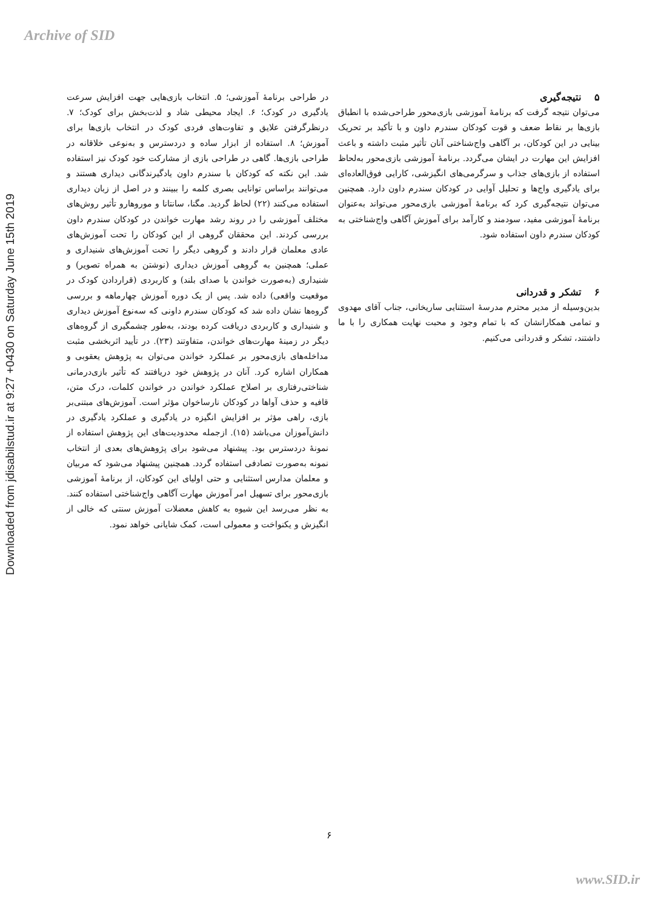Archive of SID
Downloaded from jdisabilstud.ir at 9:27 +0430 on Saturday June 15th 2019
در طراحی برنامهٔ آموزشی؛ ۵. انتخاب بازی‌هایی جهت افزایش سرعت یادگیری در کودک؛ ۶. ایجاد محیطی شاد و لذت‌بخش برای کودک؛ ۷. درنظرگرفتن علایق و تفاوت‌های فردی کودک در انتخاب بازی‌ها برای آموزش؛ ۸. استفاده از ابزار ساده و دردسترس و به‌نوعی خلاقانه در طراحی بازی‌ها. گاهی در طراحی بازی از مشارکت خود کودک نیز استفاده شد. این نکته که کودکان با سندرم داون یادگیرندگانی دیداری هستند و می‌توانند براساس توانایی بصری کلمه را ببینند و در اصل از زبان دیداری استفاده می‌کنند (۲۲) لحاظ گردید. مگنا، سانتانا و موروهارو تأثیر روش‌های مختلف آموزشی را در روند رشد مهارت خواندن در کودکان سندرم داون بررسی کردند. این محققان گروهی از این کودکان را تحت آموزش‌های عادی معلمان قرار دادند و گروهی دیگر را تحت آموزش‌های شنیداری و عملی؛ همچنین به گروهی آموزش دیداری (نوشتن به همراه تصویر) و شنیداری (به‌صورت خواندن با صدای بلند) و کاربردی (قراردادن کودک در موقعیت واقعی) داده شد. پس از یک دوره آموزش چهارماهه و بررسی گروه‌ها نشان داده شد که کودکان سندرم داونی که سه‌نوع آموزش دیداری و شنیداری و کاربردی دریافت کرده بودند، به‌طور چشمگیری از گروه‌های دیگر در زمینهٔ مهارت‌های خواندن، متفاوتند (۲۳). در تأیید اثربخشی مثبت مداخله‌های بازی‌محور بر عملکرد خواندن می‌توان به پژوهش یعقوبی و همکاران اشاره کرد. آنان در پژوهش خود دریافتند که تأثیر بازی‌درمانی شناختی‌رفتاری بر اصلاح عملکرد خواندن در خواندن کلمات، درک متن، قافیه و حذف آواها در کودکان نارساخوان مؤثر است. آموزش‌های مبتنی‌بر بازی، راهی مؤثر بر افزایش انگیزه در یادگیری و عملکرد یادگیری در دانش‌آموزان می‌باشد (۱۵). ازجمله محدودیت‌های این پژوهش استفاده از نمونهٔ دردسترس بود. پیشنهاد می‌شود برای پژوهش‌های بعدی از انتخاب نمونه به‌صورت تصادفی استفاده گردد. همچنین پیشنهاد می‌شود که مربیان و معلمان مدارس استثنایی و حتی اولیای این کودکان، از برنامهٔ آموزشی بازی‌محور برای تسهیل امر آموزش مهارت آگاهی واج‌شناختی استفاده کنند. به نظر می‌رسد این شیوه به کاهش معضلات آموزش سنتی که خالی از انگیزش و یکنواخت و معمولی است، کمک شایانی خواهد نمود.
۵ نتیجه‌گیری
می‌توان نتیجه گرفت که برنامهٔ آموزشی بازی‌محور طراحی‌شده با انطباق بازی‌ها بر نقاط ضعف و قوت کودکان سندرم داون و با تأکید بر تحریک بینایی در این کودکان، بر آگاهی واج‌شناختی آنان تأثیر مثبت داشته و باعث افزایش این مهارت در ایشان می‌گردد. برنامهٔ آموزشی بازی‌محور به‌لحاظ استفاده از بازی‌های جذاب و سرگرمی‌های انگیزشی، کارایی فوق‌العاده‌ای برای یادگیری واج‌ها و تحلیل آوایی در کودکان سندرم داون دارد. همچنین می‌توان نتیجه‌گیری کرد که برنامهٔ آموزشی بازی‌محور می‌تواند به‌عنوان برنامهٔ آموزشی مفید، سودمند و کارآمد برای آموزش آگاهی واج‌شناختی به کودکان سندرم داون استفاده شود.
۶ تشکر و قدردانی
بدین‌وسیله از مدیر محترم مدرسهٔ استثنایی ساریخانی، جناب آقای مهدوی و تمامی همکارانشان که با تمام وجود و محبت نهایت همکاری را با ما داشتند، تشکر و قدردانی می‌کنیم.
۶
www.SID.ir